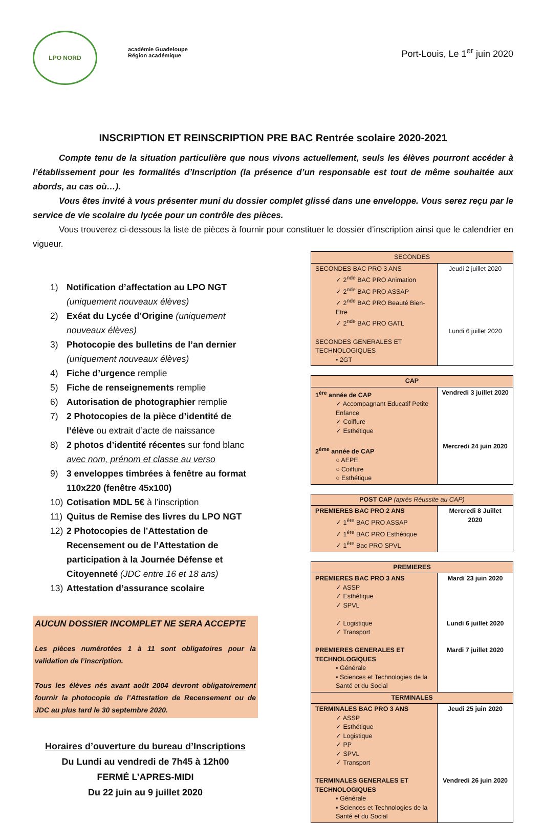LPO NORD
académie Guadeloupe
Région académique
Port-Louis, Le 1<sup>er</sup> juin 2020
INSCRIPTION ET REINSCRIPTION PRE BAC Rentrée scolaire 2020-2021
   Compte tenu de la situation particulière que nous vivons actuellement, seuls les élèves pourront accéder à l’établissement pour les formalités d’Inscription (la présence d’un responsable est tout de même souhaitée aux abords, au cas où…).
   Vous êtes invité à vous présenter muni du dossier complet glissé dans une enveloppe. Vous serez reçu par le service de vie scolaire du lycée pour un contrôle des pièces.
   Vous trouverez ci-dessous la liste de pièces à fournir pour constituer le dossier d’inscription ainsi que le calendrier en vigueur.
1) Notification d’affectation au LPO NGT (uniquement nouveaux élèves)
2) Exéat du Lycée d’Origine (uniquement nouveaux élèves)
3) Photocopie des bulletins de l’an dernier (uniquement nouveaux élèves)
4) Fiche d’urgence remplie
5) Fiche de renseignements remplie
6) Autorisation de photographier remplie
7) 2 Photocopies de la pièce d’identité de l’élève ou extrait d’acte de naissance
8) 2 photos d’identité récentes sur fond blanc avec nom, prénom et classe au verso
9) 3 enveloppes timbrées à fenêtre au format 110x220 (fenêtre 45x100)
10) Cotisation MDL 5€ à l’inscription
11) Quitus de Remise des livres du LPO NGT
12) 2 Photocopies de l’Attestation de Recensement ou de l’Attestation de participation à la Journée Défense et Citoyenneté (JDC entre 16 et 18 ans)
13) Attestation d’assurance scolaire
AUCUN DOSSIER INCOMPLET NE SERA ACCEPTE
Les pièces numérotées 1 à 11 sont obligatoires pour la validation de l’inscription.
Tous les élèves nés avant août 2004 devront obligatoirement fournir la photocopie de l’Attestation de Recensement ou de JDC au plus tard le 30 septembre 2020.
Horaires d’ouverture du bureau d’Inscriptions
Du Lundi au vendredi de 7h45 à 12h00
FERMÉ L’APRES-MIDI
Du 22 juin au 9 juillet 2020
| SECONDES | |
| --- | --- |
| SECONDES BAC PRO 3 ANS ✓ 2<sup>nde</sup> BAC PRO Animation ✓ 2<sup>nde</sup> BAC PRO ASSAP ✓ 2<sup>nde</sup> BAC PRO Beauté Bien-Etre ✓ 2<sup>nde</sup> BAC PRO GATL SECONDES GENERALES ET TECHNOLOGIQUES • 2GT | Jeudi 2 juillet 2020 Lundi 6 juillet 2020 |
| CAP | |
| --- | --- |
| 1<sup>ère</sup> année de CAP ✓ Accompagnant Educatif Petite Enfance ✓ Coiffure ✓ Esthétique 2<sup>ème</sup> année de CAP ○ AEPE ○ Coiffure ○ Esthétique | Vendredi 3 juillet 2020 Mercredi 24 juin 2020 |
| POST CAP (après Réussite au CAP) | |
| --- | --- |
| PREMIERES BAC PRO 2 ANS ✓ 1<sup>ère</sup> BAC PRO ASSAP ✓ 1<sup>ère</sup> BAC PRO Esthétique ✓ 1<sup>ère</sup> Bac PRO SPVL | Mercredi 8 Juillet 2020 |
| PREMIERES | |
| --- | --- |
| PREMIERES BAC PRO 3 ANS ✓ ASSP ✓ Esthétique ✓ SPVL ✓ Logistique ✓ Transport PREMIERES GENERALES ET TECHNOLOGIQUES ▪ Générale ▪ Sciences et Technologies de la Santé et du Social | Mardi 23 juin 2020 Lundi 6 juillet 2020 Mardi 7 juillet 2020 |
| TERMINALES | |
| TERMINALES BAC PRO 3 ANS ✓ ASSP ✓ Esthétique ✓ Logistique ✓ PP ✓ SPVL ✓ Transport TERMINALES GENERALES ET TECHNOLOGIQUES ▪ Générale ▪ Sciences et Technologies de la Santé et du Social | Jeudi 25 juin 2020 Vendredi 26 juin 2020 |